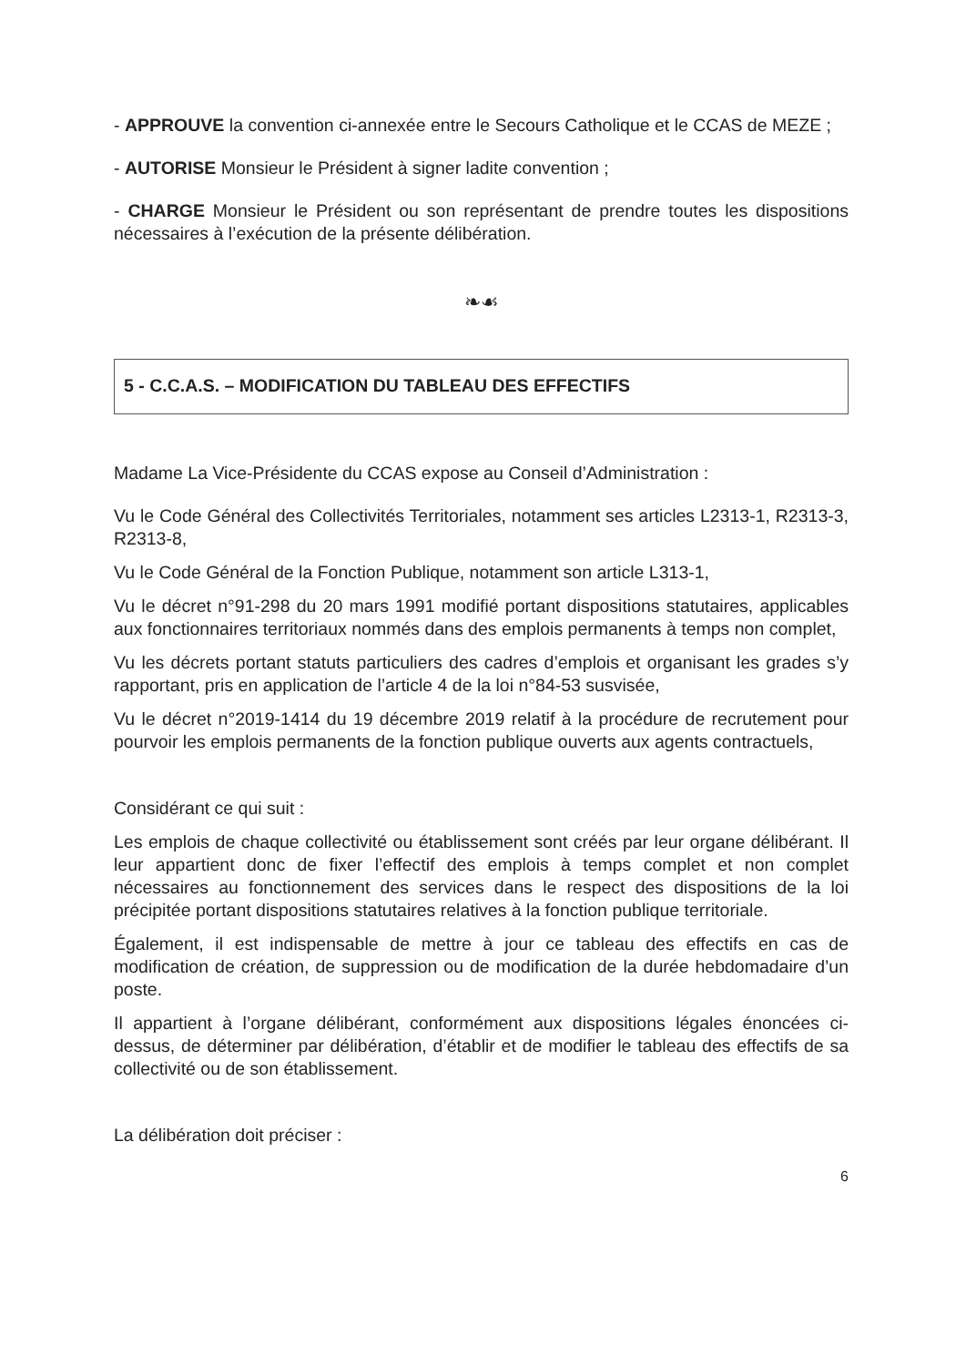- APPROUVE la convention ci-annexée entre le Secours Catholique et le CCAS de MEZE ;
- AUTORISE Monsieur le Président à signer ladite convention ;
- CHARGE Monsieur le Président ou son représentant de prendre toutes les dispositions nécessaires à l’exécution de la présente délibération.
❧☙
5 - C.C.A.S. – MODIFICATION DU TABLEAU DES EFFECTIFS
Madame La Vice-Présidente du CCAS expose au Conseil d’Administration :
Vu le Code Général des Collectivités Territoriales, notamment ses articles L2313-1, R2313-3, R2313-8,
Vu le Code Général de la Fonction Publique, notamment son article L313-1,
Vu le décret n°91-298 du 20 mars 1991 modifié portant dispositions statutaires, applicables aux fonctionnaires territoriaux nommés dans des emplois permanents à temps non complet,
Vu les décrets portant statuts particuliers des cadres d’emplois et organisant les grades s’y rapportant, pris en application de l’article 4 de la loi n°84-53 susvisée,
Vu le décret n°2019-1414 du 19 décembre 2019 relatif à la procédure de recrutement pour pourvoir les emplois permanents de la fonction publique ouverts aux agents contractuels,
Considérant ce qui suit :
Les emplois de chaque collectivité ou établissement sont créés par leur organe délibérant. Il leur appartient donc de fixer l’effectif des emplois à temps complet et non complet nécessaires au fonctionnement des services dans le respect des dispositions de la loi précipitée portant dispositions statutaires relatives à la fonction publique territoriale.
Également, il est indispensable de mettre à jour ce tableau des effectifs en cas de modification de création, de suppression ou de modification de la durée hebdomadaire d’un poste.
Il appartient à l’organe délibérant, conformément aux dispositions légales énoncées ci-dessus, de déterminer par délibération, d’établir et de modifier le tableau des effectifs de sa collectivité ou de son établissement.
La délibération doit préciser :
6